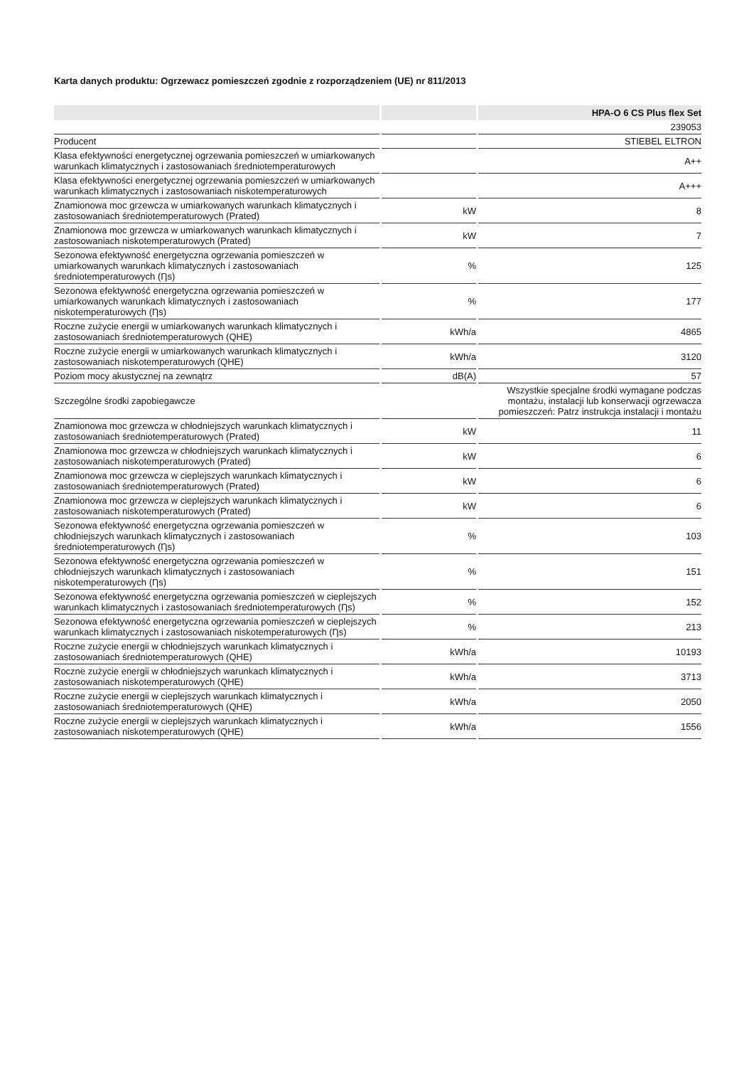Karta danych produktu: Ogrzewacz pomieszczeń zgodnie z rozporządzeniem (UE) nr 811/2013
| | | HPA-O 6 CS Plus flex Set |
| --- | --- | --- |
| | | 239053 |
| Producent | | STIEBEL ELTRON |
| Klasa efektywności energetycznej ogrzewania pomieszczeń w umiarkowanych warunkach klimatycznych i zastosowaniach średniotemperaturowych | | A++ |
| Klasa efektywności energetycznej ogrzewania pomieszczeń w umiarkowanych warunkach klimatycznych i zastosowaniach niskotemperaturowych | | A+++ |
| Znamionowa moc grzewcza w umiarkowanych warunkach klimatycznych i zastosowaniach średniotemperaturowych (Prated) | kW | 8 |
| Znamionowa moc grzewcza w umiarkowanych warunkach klimatycznych i zastosowaniach niskotemperaturowych (Prated) | kW | 7 |
| Sezonowa efektywność energetyczna ogrzewania pomieszczeń w umiarkowanych warunkach klimatycznych i zastosowaniach średniotemperaturowych (Ƞs) | % | 125 |
| Sezonowa efektywność energetyczna ogrzewania pomieszczeń w umiarkowanych warunkach klimatycznych i zastosowaniach niskotemperaturowych (Ƞs) | % | 177 |
| Roczne zużycie energii w umiarkowanych warunkach klimatycznych i zastosowaniach średniotemperaturowych (QHE) | kWh/a | 4865 |
| Roczne zużycie energii w umiarkowanych warunkach klimatycznych i zastosowaniach niskotemperaturowych (QHE) | kWh/a | 3120 |
| Poziom mocy akustycznej na zewnątrz | dB(A) | 57 |
| Szczególne środki zapobiegawcze | | Wszystkie specjalne środki wymagane podczas montażu, instalacji lub konserwacji ogrzewacza pomieszczeń: Patrz instrukcja instalacji i montażu |
| Znamionowa moc grzewcza w chłodniejszych warunkach klimatycznych i zastosowaniach średniotemperaturowych (Prated) | kW | 11 |
| Znamionowa moc grzewcza w chłodniejszych warunkach klimatycznych i zastosowaniach niskotemperaturowych (Prated) | kW | 6 |
| Znamionowa moc grzewcza w cieplejszych warunkach klimatycznych i zastosowaniach średniotemperaturowych (Prated) | kW | 6 |
| Znamionowa moc grzewcza w cieplejszych warunkach klimatycznych i zastosowaniach niskotemperaturowych (Prated) | kW | 6 |
| Sezonowa efektywność energetyczna ogrzewania pomieszczeń w chłodniejszych warunkach klimatycznych i zastosowaniach średniotemperaturowych (Ƞs) | % | 103 |
| Sezonowa efektywność energetyczna ogrzewania pomieszczeń w chłodniejszych warunkach klimatycznych i zastosowaniach niskotemperaturowych (Ƞs) | % | 151 |
| Sezonowa efektywność energetyczna ogrzewania pomieszczeń w cieplejszych warunkach klimatycznych i zastosowaniach średniotemperaturowych (Ƞs) | % | 152 |
| Sezonowa efektywność energetyczna ogrzewania pomieszczeń w cieplejszych warunkach klimatycznych i zastosowaniach niskotemperaturowych (Ƞs) | % | 213 |
| Roczne zużycie energii w chłodniejszych warunkach klimatycznych i zastosowaniach średniotemperaturowych (QHE) | kWh/a | 10193 |
| Roczne zużycie energii w chłodniejszych warunkach klimatycznych i zastosowaniach niskotemperaturowych (QHE) | kWh/a | 3713 |
| Roczne zużycie energii w cieplejszych warunkach klimatycznych i zastosowaniach średniotemperaturowych (QHE) | kWh/a | 2050 |
| Roczne zużycie energii w cieplejszych warunkach klimatycznych i zastosowaniach niskotemperaturowych (QHE) | kWh/a | 1556 |